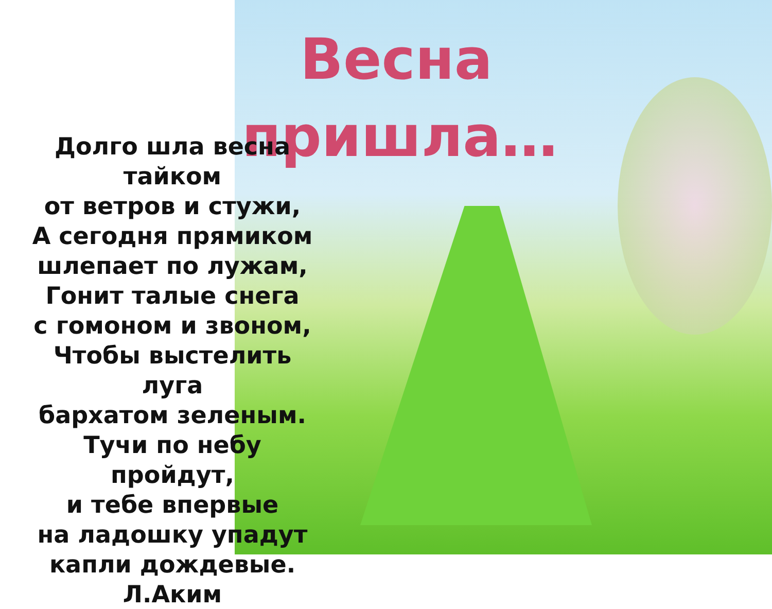Весна пришла…
Долго шла весна
тайком
от ветров и стужи,
А сегодня прямиком
шлепает по лужам,
Гонит талые снега
с гомоном и звоном,
Чтобы выстелить луга
бархатом зеленым.
Тучи по небу пройдут,
и тебе впервые
на ладошку упадут
капли дождевые.
Л.Аким